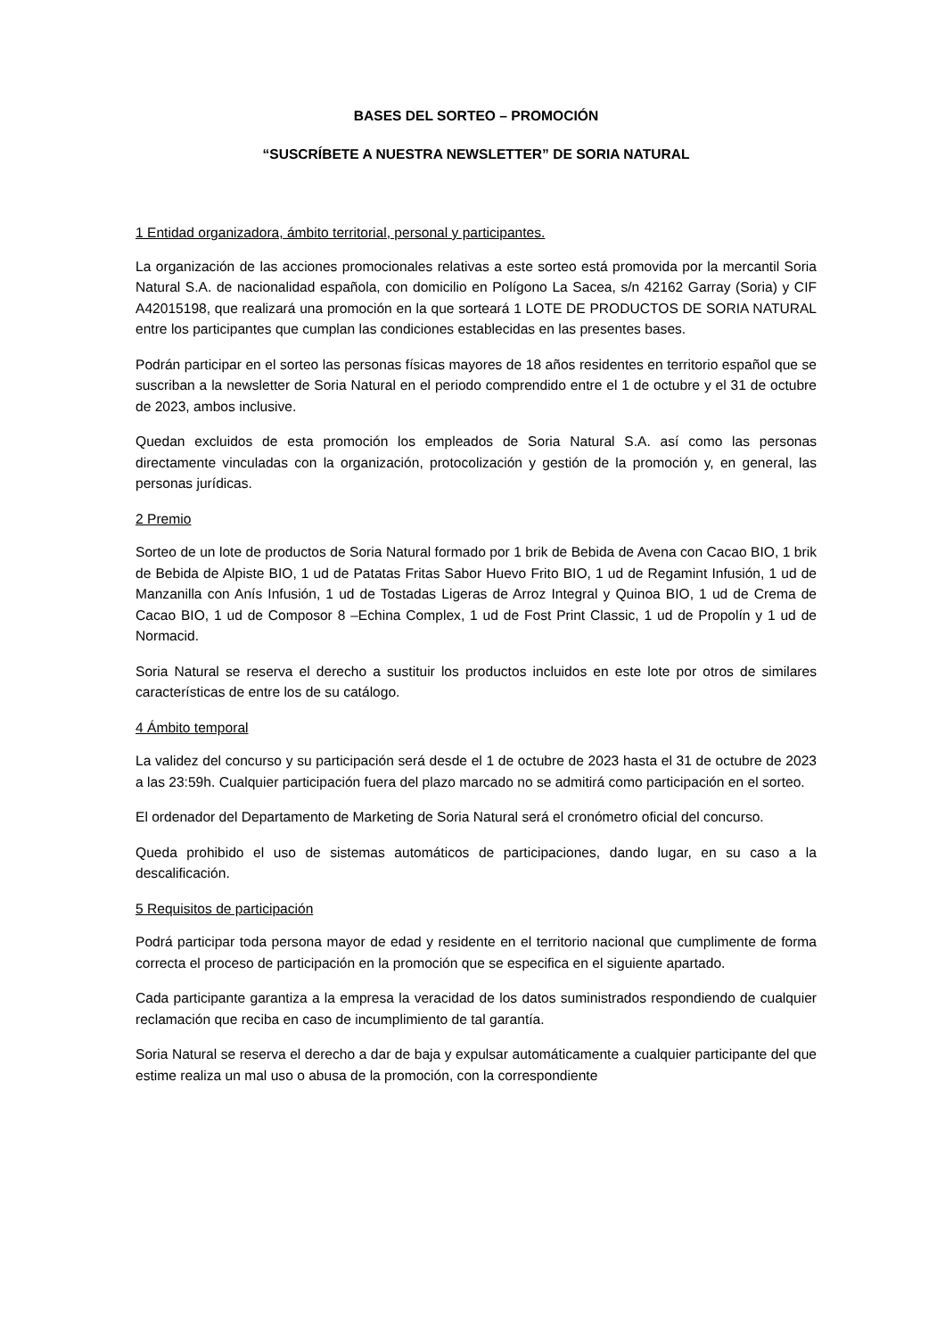BASES DEL SORTEO – PROMOCIÓN
“SUSCRÍBETE A NUESTRA NEWSLETTER” DE SORIA NATURAL
1 Entidad organizadora, ámbito territorial, personal y participantes.
La organización de las acciones promocionales relativas a este sorteo está promovida por la mercantil Soria Natural S.A. de nacionalidad española, con domicilio en Polígono La Sacea, s/n 42162 Garray (Soria) y CIF A42015198, que realizará una promoción en la que sorteará 1 LOTE DE PRODUCTOS DE SORIA NATURAL entre los participantes que cumplan las condiciones establecidas en las presentes bases.
Podrán participar en el sorteo las personas físicas mayores de 18 años residentes en territorio español que se suscriban a la newsletter de Soria Natural en el periodo comprendido entre el 1 de octubre y el 31 de octubre de 2023, ambos inclusive.
Quedan excluidos de esta promoción los empleados de Soria Natural S.A. así como las personas directamente vinculadas con la organización, protocolización y gestión de la promoción y, en general, las personas jurídicas.
2 Premio
Sorteo de un lote de productos de Soria Natural formado por 1 brik de Bebida de Avena con Cacao BIO, 1 brik de Bebida de Alpiste BIO, 1 ud de Patatas Fritas Sabor Huevo Frito BIO, 1 ud de Regamint Infusión, 1 ud de Manzanilla con Anís Infusión, 1 ud de Tostadas Ligeras de Arroz Integral y Quinoa BIO, 1 ud de Crema de Cacao BIO, 1 ud de Composor 8 –Echina Complex, 1 ud de Fost Print Classic, 1 ud de Propolín y 1 ud de Normacid.
Soria Natural se reserva el derecho a sustituir los productos incluidos en este lote por otros de similares características de entre los de su catálogo.
4 Ámbito temporal
La validez del concurso y su participación será desde el 1 de octubre de 2023 hasta el 31 de octubre de 2023 a las 23:59h. Cualquier participación fuera del plazo marcado no se admitirá como participación en el sorteo.
El ordenador del Departamento de Marketing de Soria Natural será el cronómetro oficial del concurso.
Queda prohibido el uso de sistemas automáticos de participaciones, dando lugar, en su caso a la descalificación.
5 Requisitos de participación
Podrá participar toda persona mayor de edad y residente en el territorio nacional que cumplimente de forma correcta el proceso de participación en la promoción que se especifica en el siguiente apartado.
Cada participante garantiza a la empresa la veracidad de los datos suministrados respondiendo de cualquier reclamación que reciba en caso de incumplimiento de tal garantía.
Soria Natural se reserva el derecho a dar de baja y expulsar automáticamente a cualquier participante del que estime realiza un mal uso o abusa de la promoción, con la correspondiente